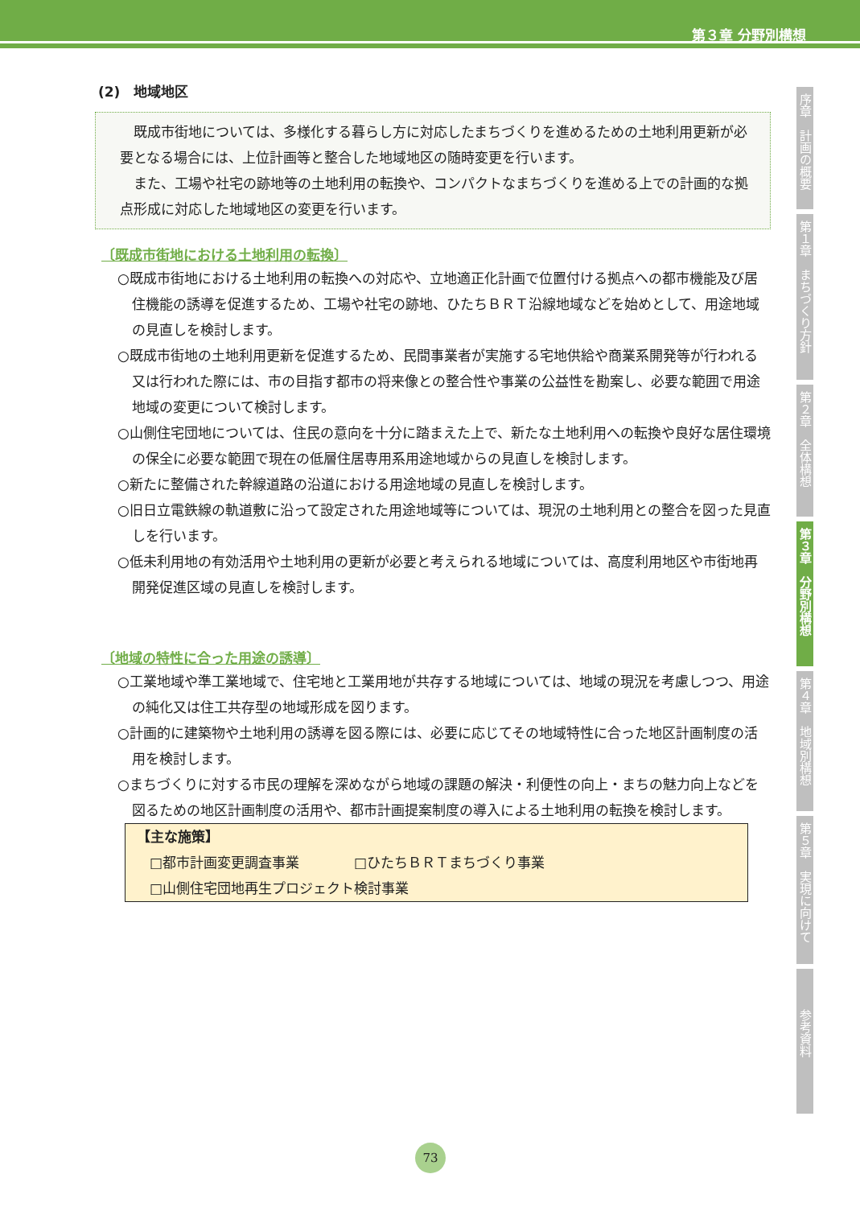第３章 分野別構想
(2)　地域地区
既成市街地については、多様化する暮らし方に対応したまちづくりを進めるための土地利用更新が必要となる場合には、上位計画等と整合した地域地区の随時変更を行います。
また、工場や社宅の跡地等の土地利用の転換や、コンパクトなまちづくりを進める上での計画的な拠点形成に対応した地域地区の変更を行います。
〔既成市街地における土地利用の転換〕
○既成市街地における土地利用の転換への対応や、立地適正化計画で位置付ける拠点への都市機能及び居住機能の誘導を促進するため、工場や社宅の跡地、ひたちＢＲＴ沿線地域などを始めとして、用途地域の見直しを検討します。
○既成市街地の土地利用更新を促進するため、民間事業者が実施する宅地供給や商業系開発等が行われる又は行われた際には、市の目指す都市の将来像との整合性や事業の公益性を勘案し、必要な範囲で用途地域の変更について検討します。
○山側住宅団地については、住民の意向を十分に踏まえた上で、新たな土地利用への転換や良好な居住環境の保全に必要な範囲で現在の低層住居専用系用途地域からの見直しを検討します。
○新たに整備された幹線道路の沿道における用途地域の見直しを検討します。
○旧日立電鉄線の軌道敷に沿って設定された用途地域等については、現況の土地利用との整合を図った見直しを行います。
○低未利用地の有効活用や土地利用の更新が必要と考えられる地域については、高度利用地区や市街地再開発促進区域の見直しを検討します。
〔地域の特性に合った用途の誘導〕
○工業地域や準工業地域で、住宅地と工業用地が共存する地域については、地域の現況を考慮しつつ、用途の純化又は住工共存型の地域形成を図ります。
○計画的に建築物や土地利用の誘導を図る際には、必要に応じてその地域特性に合った地区計画制度の活用を検討します。
○まちづくりに対する市民の理解を深めながら地域の課題の解決・利便性の向上・まちの魅力向上などを図るための地区計画制度の活用や、都市計画提案制度の導入による土地利用の転換を検討します。
【主な施策】
□都市計画変更調査事業　　　　□ひたちＢＲＴまちづくり事業
□山側住宅団地再生プロジェクト検討事業
序章　計画の概要
第１章　まちづくり方針
第２章　全体構想
第３章　分野別構想
第４章　地域別構想
第５章　実現に向けて
参考資料
73